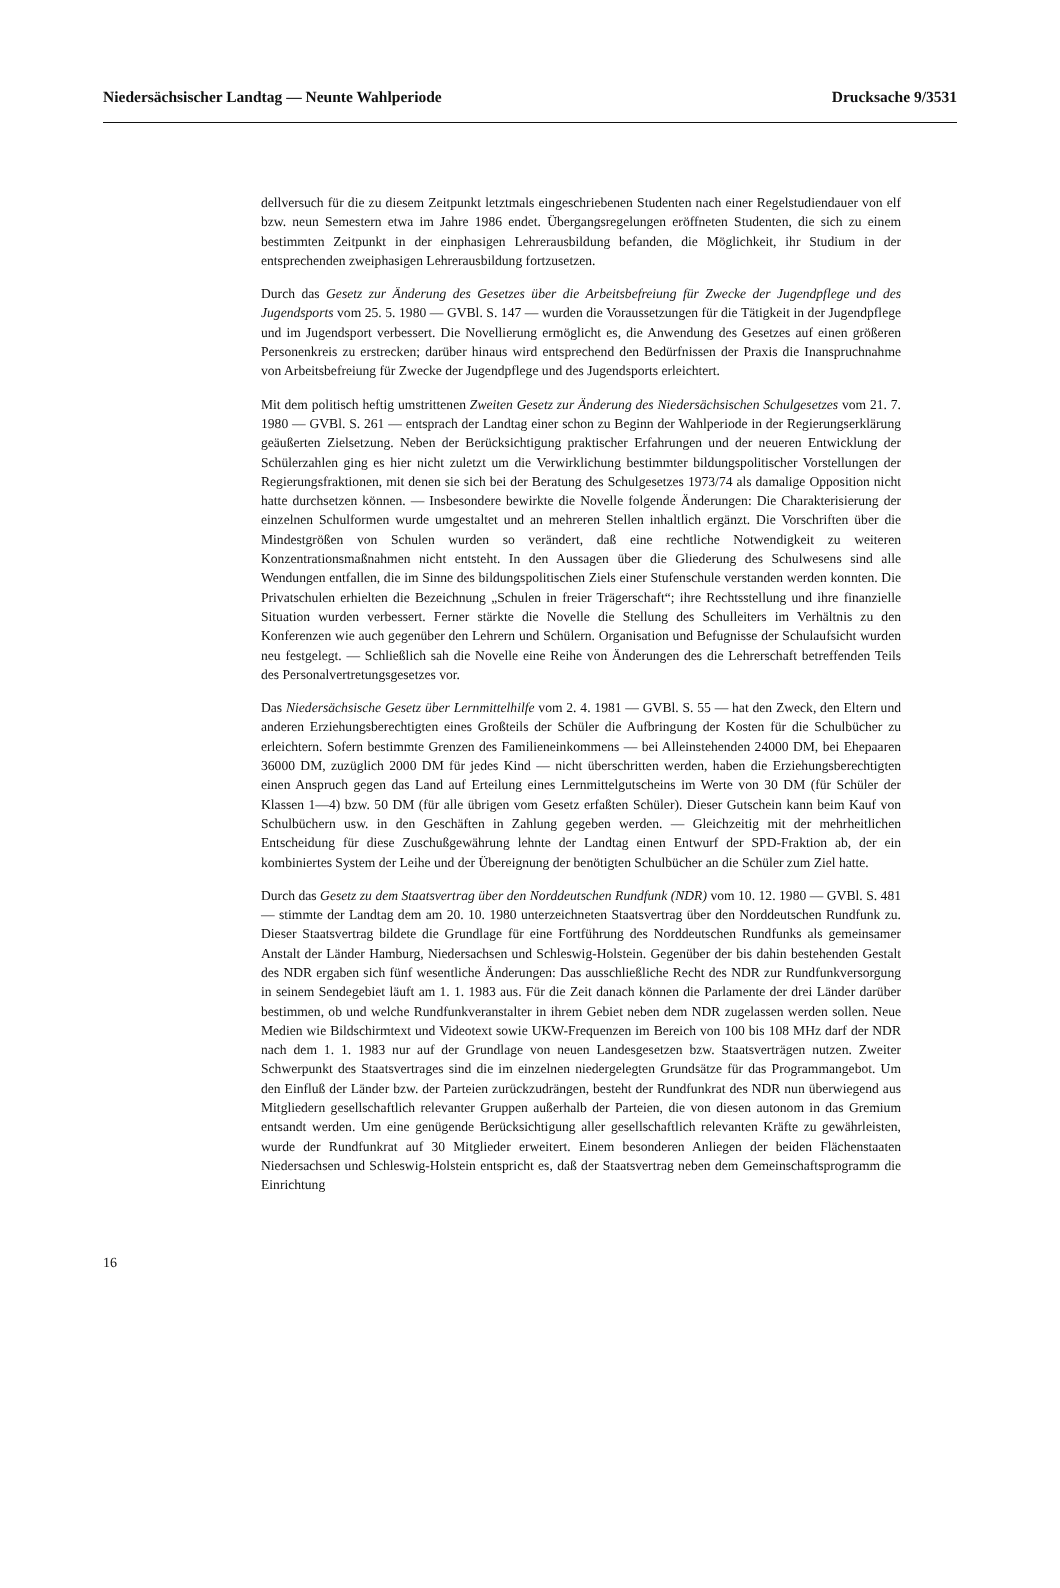Niedersächsischer Landtag — Neunte Wahlperiode Drucksache 9/3531
dellversuch für die zu diesem Zeitpunkt letztmals eingeschriebenen Studenten nach einer Regelstudiendauer von elf bzw. neun Semestern etwa im Jahre 1986 endet. Übergangsregelungen eröffneten Studenten, die sich zu einem bestimmten Zeitpunkt in der einphasigen Lehrerausbildung befanden, die Möglichkeit, ihr Studium in der entsprechenden zweiphasigen Lehrerausbildung fortzusetzen.
Durch das Gesetz zur Änderung des Gesetzes über die Arbeitsbefreiung für Zwecke der Jugendpflege und des Jugendsports vom 25. 5. 1980 — GVBl. S. 147 — wurden die Voraussetzungen für die Tätigkeit in der Jugendpflege und im Jugendsport verbessert. Die Novellierung ermöglicht es, die Anwendung des Gesetzes auf einen größeren Personenkreis zu erstrecken; darüber hinaus wird entsprechend den Bedürfnissen der Praxis die Inanspruchnahme von Arbeitsbefreiung für Zwecke der Jugendpflege und des Jugendsports erleichtert.
Mit dem politisch heftig umstrittenen Zweiten Gesetz zur Änderung des Niedersächsischen Schulgesetzes vom 21. 7. 1980 — GVBl. S. 261 — entsprach der Landtag einer schon zu Beginn der Wahlperiode in der Regierungserklärung geäußerten Zielsetzung. Neben der Berücksichtigung praktischer Erfahrungen und der neueren Entwicklung der Schülerzahlen ging es hier nicht zuletzt um die Verwirklichung bestimmter bildungspolitischer Vorstellungen der Regierungsfraktionen, mit denen sie sich bei der Beratung des Schulgesetzes 1973/74 als damalige Opposition nicht hatte durchsetzen können. — Insbesondere bewirkte die Novelle folgende Änderungen: Die Charakterisierung der einzelnen Schulformen wurde umgestaltet und an mehreren Stellen inhaltlich ergänzt. Die Vorschriften über die Mindestgrößen von Schulen wurden so verändert, daß eine rechtliche Notwendigkeit zu weiteren Konzentrationsmaßnahmen nicht entsteht. In den Aussagen über die Gliederung des Schulwesens sind alle Wendungen entfallen, die im Sinne des bildungspolitischen Ziels einer Stufenschule verstanden werden konnten. Die Privatschulen erhielten die Bezeichnung „Schulen in freier Trägerschaft“; ihre Rechtsstellung und ihre finanzielle Situation wurden verbessert. Ferner stärkte die Novelle die Stellung des Schulleiters im Verhältnis zu den Konferenzen wie auch gegenüber den Lehrern und Schülern. Organisation und Befugnisse der Schulaufsicht wurden neu festgelegt. — Schließlich sah die Novelle eine Reihe von Änderungen des die Lehrerschaft betreffenden Teils des Personalvertretungsgesetzes vor.
Das Niedersächsische Gesetz über Lernmittelhilfe vom 2. 4. 1981 — GVBl. S. 55 — hat den Zweck, den Eltern und anderen Erziehungsberechtigten eines Großteils der Schüler die Aufbringung der Kosten für die Schulbücher zu erleichtern. Sofern bestimmte Grenzen des Familieneinkommens — bei Alleinstehenden 24000 DM, bei Ehepaaren 36000 DM, zuzüglich 2000 DM für jedes Kind — nicht überschritten werden, haben die Erziehungsberechtigten einen Anspruch gegen das Land auf Erteilung eines Lernmittelgutscheins im Werte von 30 DM (für Schüler der Klassen 1—4) bzw. 50 DM (für alle übrigen vom Gesetz erfaßten Schüler). Dieser Gutschein kann beim Kauf von Schulbüchern usw. in den Geschäften in Zahlung gegeben werden. — Gleichzeitig mit der mehrheitlichen Entscheidung für diese Zuschußgewährung lehnte der Landtag einen Entwurf der SPD-Fraktion ab, der ein kombiniertes System der Leihe und der Übereignung der benötigten Schulbücher an die Schüler zum Ziel hatte.
Durch das Gesetz zu dem Staatsvertrag über den Norddeutschen Rundfunk (NDR) vom 10. 12. 1980 — GVBl. S. 481 — stimmte der Landtag dem am 20. 10. 1980 unterzeichneten Staatsvertrag über den Norddeutschen Rundfunk zu. Dieser Staatsvertrag bildete die Grundlage für eine Fortführung des Norddeutschen Rundfunks als gemeinsamer Anstalt der Länder Hamburg, Niedersachsen und Schleswig-Holstein. Gegenüber der bis dahin bestehenden Gestalt des NDR ergaben sich fünf wesentliche Änderungen: Das ausschließliche Recht des NDR zur Rundfunkversorgung in seinem Sendegebiet läuft am 1. 1. 1983 aus. Für die Zeit danach können die Parlamente der drei Länder darüber bestimmen, ob und welche Rundfunkveranstalter in ihrem Gebiet neben dem NDR zugelassen werden sollen. Neue Medien wie Bildschirmtext und Videotext sowie UKW-Frequenzen im Bereich von 100 bis 108 MHz darf der NDR nach dem 1. 1. 1983 nur auf der Grundlage von neuen Landesgesetzen bzw. Staatsverträgen nutzen. Zweiter Schwerpunkt des Staatsvertrages sind die im einzelnen niedergelegten Grundsätze für das Programmangebot. Um den Einfluß der Länder bzw. der Parteien zurückzudrängen, besteht der Rundfunkrat des NDR nun überwiegend aus Mitgliedern gesellschaftlich relevanter Gruppen außerhalb der Parteien, die von diesen autonom in das Gremium entsandt werden. Um eine genügende Berücksichtigung aller gesellschaftlich relevanten Kräfte zu gewährleisten, wurde der Rundfunkrat auf 30 Mitglieder erweitert. Einem besonderen Anliegen der beiden Flächenstaaten Niedersachsen und Schleswig-Holstein entspricht es, daß der Staatsvertrag neben dem Gemeinschaftsprogramm die Einrichtung
16